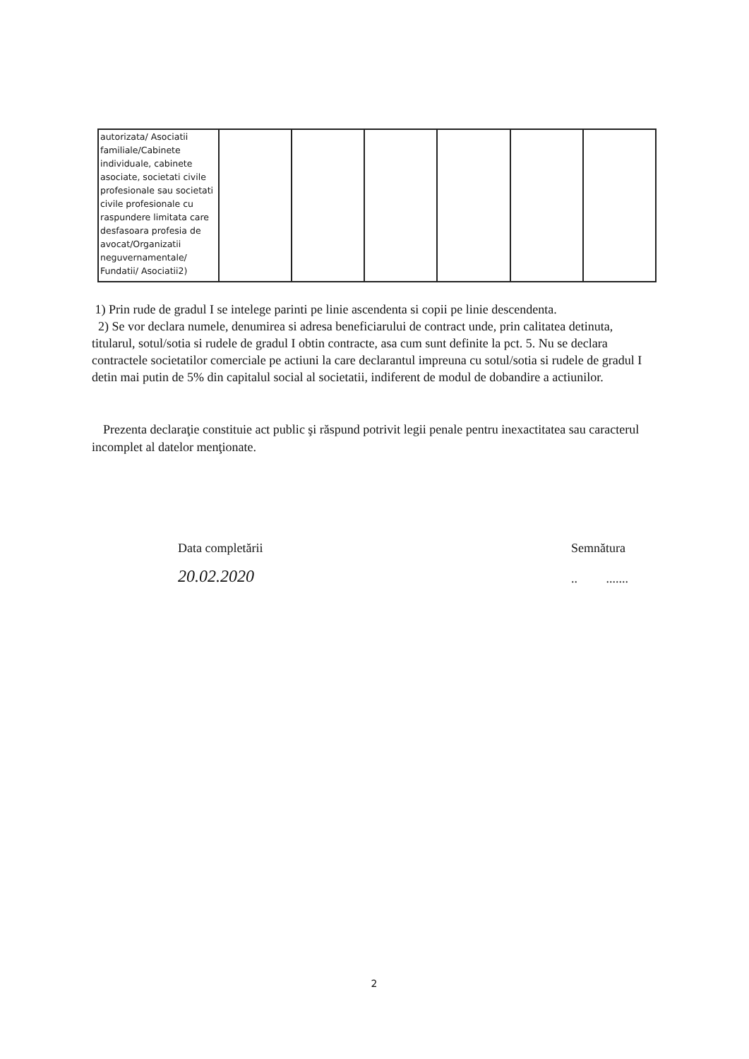| autorizata/ Asociatii familiale/Cabinete individuale, cabinete asociate, societati civile profesionale sau societati civile profesionale cu raspundere limitata care desfasoara profesia de avocat/Organizatii neguvernamentale/ Fundatii/ Asociatii2) | | | | | | |
1) Prin rude de gradul I se intelege parinti pe linie ascendenta si copii pe linie descendenta.
2) Se vor declara numele, denumirea si adresa beneficiarului de contract unde, prin calitatea detinuta, titularul, sotul/sotia si rudele de gradul I obtin contracte, asa cum sunt definite la pct. 5. Nu se declara contractele societatilor comerciale pe actiuni la care declarantul impreuna cu sotul/sotia si rudele de gradul I detin mai putin de 5% din capitalul social al societatii, indiferent de modul de dobandire a actiunilor.
Prezenta declaraţie constituie act public şi răspund potrivit legii penale pentru inexactitatea sau caracterul incomplet al datelor menţionate.
Data completării
20.02.2020
Semnătura
.. .......
2